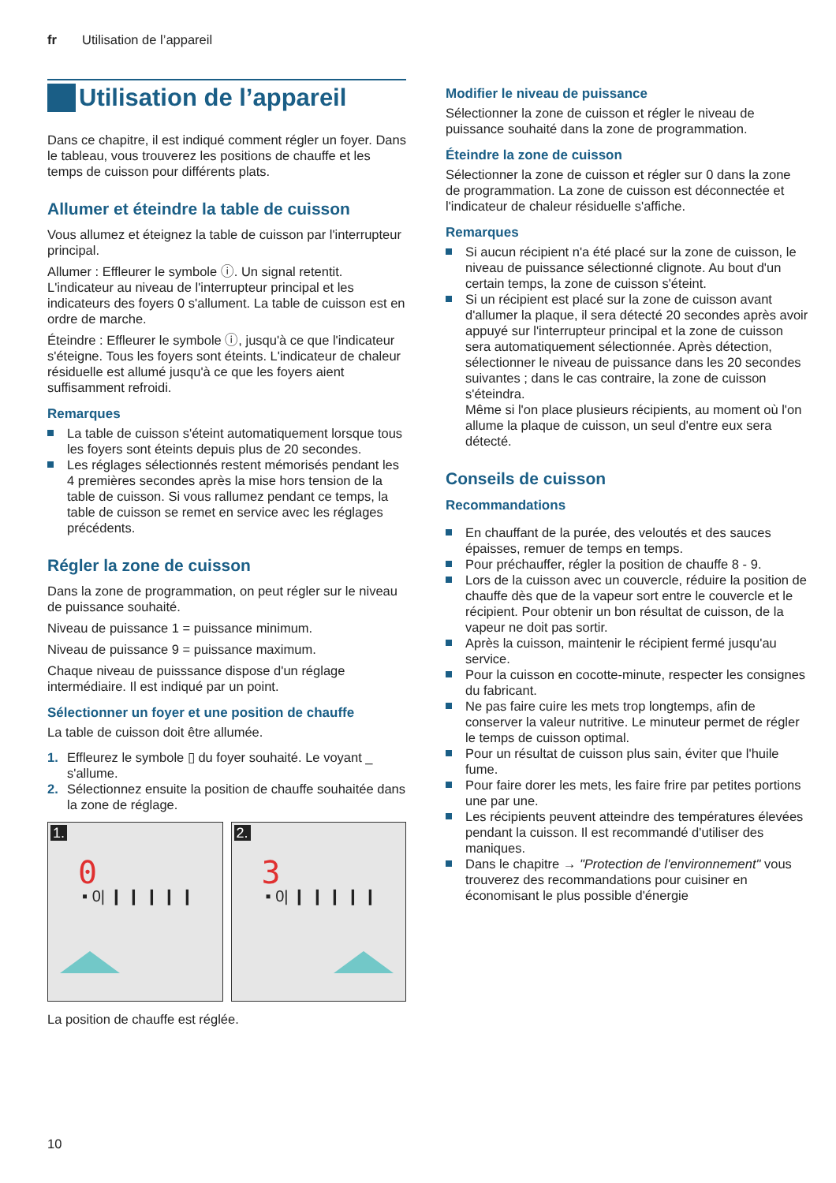fr Utilisation de l’appareil
Utilisation de l’appareil
Dans ce chapitre, il est indiqué comment régler un foyer. Dans le tableau, vous trouverez les positions de chauffe et les temps de cuisson pour différents plats.
Allumer et éteindre la table de cuisson
Vous allumez et éteignez la table de cuisson par l'interrupteur principal.
Allumer : Effleurer le symbole ⓘ. Un signal retentit. L'indicateur au niveau de l'interrupteur principal et les indicateurs des foyers 0 s'allument. La table de cuisson est en ordre de marche.
Éteindre : Effleurer le symbole ⓘ, jusqu'à ce que l'indicateur s'éteigne. Tous les foyers sont éteints. L'indicateur de chaleur résiduelle est allumé jusqu'à ce que les foyers aient suffisamment refroidi.
Remarques
La table de cuisson s'éteint automatiquement lorsque tous les foyers sont éteints depuis plus de 20 secondes.
Les réglages sélectionnés restent mémorisés pendant les 4 premières secondes après la mise hors tension de la table de cuisson. Si vous rallumez pendant ce temps, la table de cuisson se remet en service avec les réglages précédents.
Régler la zone de cuisson
Dans la zone de programmation, on peut régler sur le niveau de puissance souhaité.
Niveau de puissance 1 = puissance minimum.
Niveau de puissance 9 = puissance maximum.
Chaque niveau de puisssance dispose d'un réglage intermédiaire. Il est indiqué par un point.
Sélectionner un foyer et une position de chauffe
La table de cuisson doit être allumée.
1. Effleurez le symbole ▯ du foyer souhaité. Le voyant _ s'allume.
2. Sélectionnez ensuite la position de chauffe souhaitée dans la zone de réglage.
1.
0
▪ 0| ❙ ❙ ❙ ❙ ❙
2.
3
▪ 0| ❙ ❙ ❙ ❙ ❙
La position de chauffe est réglée.
Modifier le niveau de puissance
Sélectionner la zone de cuisson et régler le niveau de puissance souhaité dans la zone de programmation.
Éteindre la zone de cuisson
Sélectionner la zone de cuisson et régler sur 0 dans la zone de programmation. La zone de cuisson est déconnectée et l'indicateur de chaleur résiduelle s'affiche.
Remarques
Si aucun récipient n'a été placé sur la zone de cuisson, le niveau de puissance sélectionné clignote. Au bout d'un certain temps, la zone de cuisson s'éteint.
Si un récipient est placé sur la zone de cuisson avant d'allumer la plaque, il sera détecté 20 secondes après avoir appuyé sur l'interrupteur principal et la zone de cuisson sera automatiquement sélectionnée. Après détection, sélectionner le niveau de puissance dans les 20 secondes suivantes ; dans le cas contraire, la zone de cuisson s'éteindra.
Même si l'on place plusieurs récipients, au moment où l'on allume la plaque de cuisson, un seul d'entre eux sera détecté.
Conseils de cuisson
Recommandations
En chauffant de la purée, des veloutés et des sauces épaisses, remuer de temps en temps.
Pour préchauffer, régler la position de chauffe 8 - 9.
Lors de la cuisson avec un couvercle, réduire la position de chauffe dès que de la vapeur sort entre le couvercle et le récipient. Pour obtenir un bon résultat de cuisson, de la vapeur ne doit pas sortir.
Après la cuisson, maintenir le récipient fermé jusqu'au service.
Pour la cuisson en cocotte-minute, respecter les consignes du fabricant.
Ne pas faire cuire les mets trop longtemps, afin de conserver la valeur nutritive. Le minuteur permet de régler le temps de cuisson optimal.
Pour un résultat de cuisson plus sain, éviter que l'huile fume.
Pour faire dorer les mets, les faire frire par petites portions une par une.
Les récipients peuvent atteindre des températures élevées pendant la cuisson. Il est recommandé d'utiliser des maniques.
Dans le chapitre → "Protection de l'environnement" vous trouverez des recommandations pour cuisiner en économisant le plus possible d'énergie
10